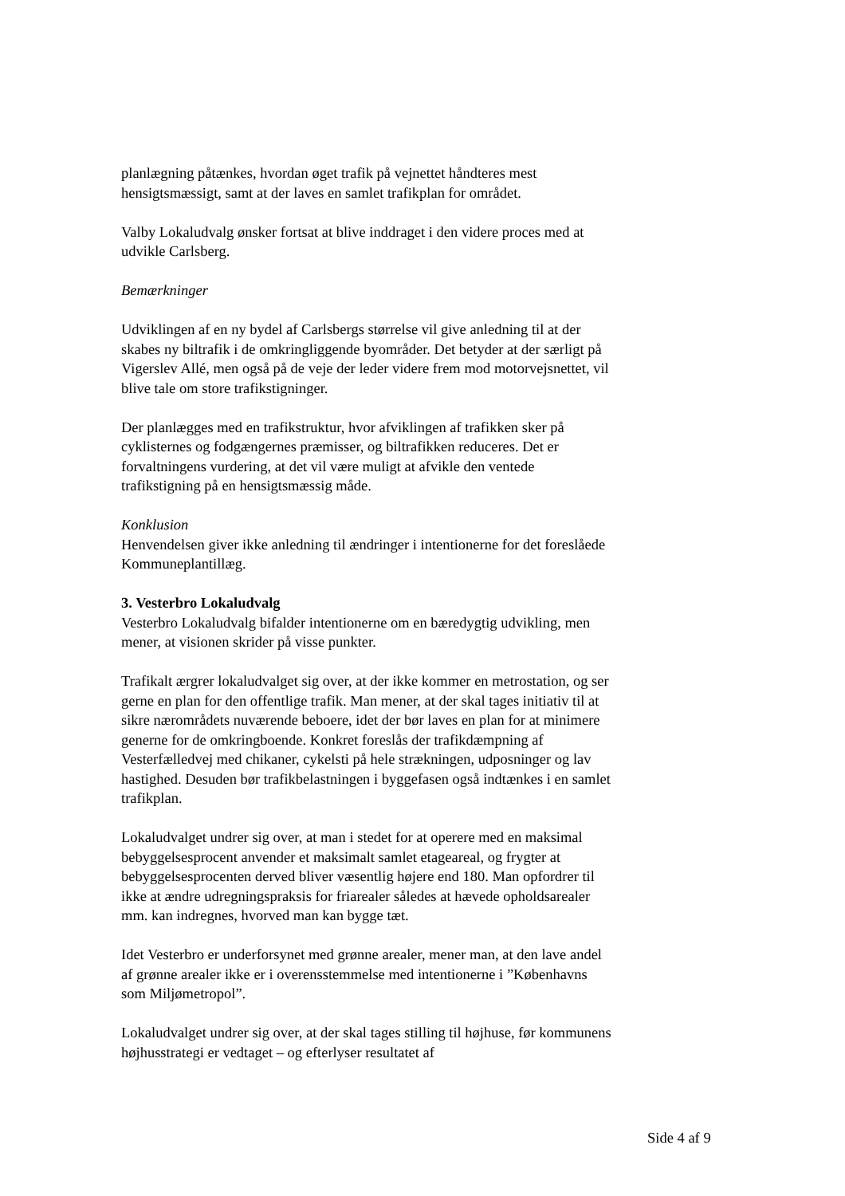planlægning påtænkes, hvordan øget trafik på vejnettet håndteres mest hensigtsmæssigt, samt at der laves en samlet trafikplan for området.
Valby Lokaludvalg ønsker fortsat at blive inddraget i den videre proces med at udvikle Carlsberg.
Bemærkninger
Udviklingen af en ny bydel af Carlsbergs størrelse vil give anledning til at der skabes ny biltrafik i de omkringliggende byområder. Det betyder at der særligt på Vigerslev Allé, men også på de veje der leder videre frem mod motorvejsnettet, vil blive tale om store trafikstigninger.
Der planlægges med en trafikstruktur, hvor afviklingen af trafikken sker på cyklisternes og fodgængernes præmisser, og biltrafikken reduceres. Det er forvaltningens vurdering, at det vil være muligt at afvikle den ventede trafikstigning på en hensigtsmæssig måde.
Konklusion
Henvendelsen giver ikke anledning til ændringer i intentionerne for det foreslåede Kommuneplantillæg.
3. Vesterbro Lokaludvalg
Vesterbro Lokaludvalg bifalder intentionerne om en bæredygtig udvikling, men mener, at visionen skrider på visse punkter.
Trafikalt ærgrer lokaludvalget sig over, at der ikke kommer en metrostation, og ser gerne en plan for den offentlige trafik. Man mener, at der skal tages initiativ til at sikre nærområdets nuværende beboere, idet der bør laves en plan for at minimere generne for de omkringboende. Konkret foreslås der trafikdæmpning af Vesterfælledvej med chikaner, cykelsti på hele strækningen, udposninger og lav hastighed. Desuden bør trafikbelastningen i byggefasen også indtænkes i en samlet trafikplan.
Lokaludvalget undrer sig over, at man i stedet for at operere med en maksimal bebyggelsesprocent anvender et maksimalt samlet etageareal, og frygter at bebyggelsesprocenten derved bliver væsentlig højere end 180. Man opfordrer til ikke at ændre udregningspraksis for friarealer således at hævede opholdsarealer mm. kan indregnes, hvorved man kan bygge tæt.
Idet Vesterbro er underforsynet med grønne arealer, mener man, at den lave andel af grønne arealer ikke er i overensstemmelse med intentionerne i ”Københavns som Miljømetropol”.
Lokaludvalget undrer sig over, at der skal tages stilling til højhuse, før kommunens højhusstrategi er vedtaget – og efterlyser resultatet af
Side 4 af 9